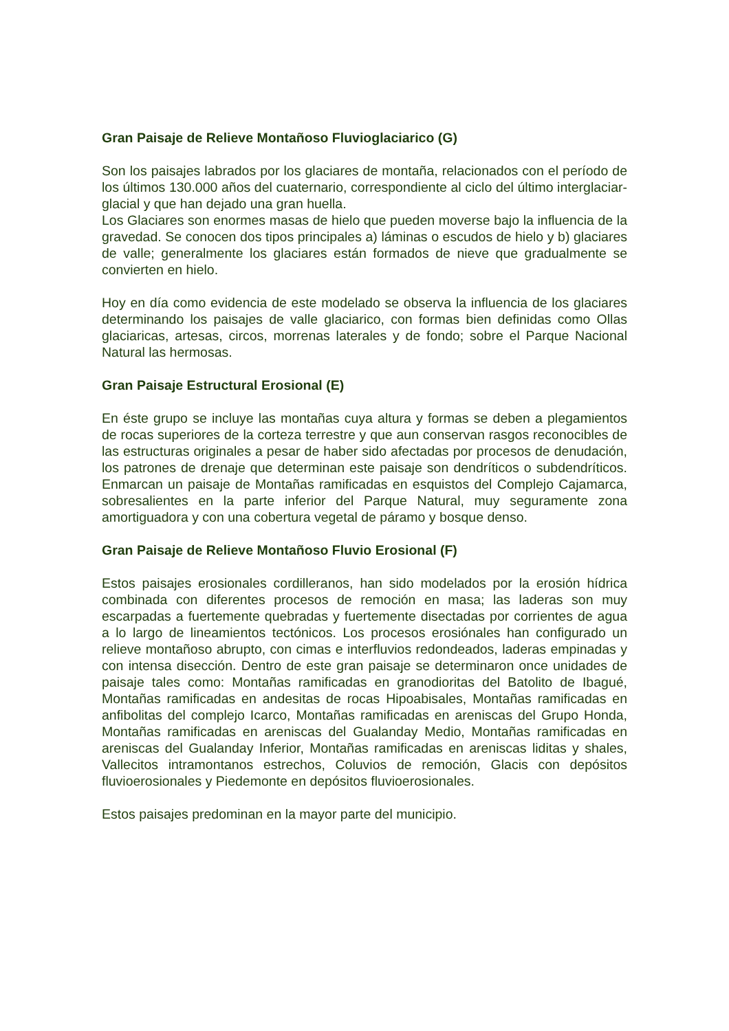Gran Paisaje de Relieve Montañoso Fluvioglaciarico (G)
Son los paisajes labrados por los glaciares de montaña, relacionados con el período de los últimos 130.000 años del cuaternario, correspondiente al ciclo del último interglaciar-glacial y que han dejado una gran huella.
Los Glaciares son enormes masas de hielo que pueden moverse bajo la influencia de la gravedad. Se conocen dos tipos principales a) láminas o escudos de hielo y b) glaciares de valle; generalmente los glaciares están formados de nieve que gradualmente se convierten en hielo.
Hoy en día como evidencia de este modelado se observa la influencia de los glaciares determinando los paisajes de valle glaciarico, con formas bien definidas como Ollas glaciaricas, artesas, circos, morrenas laterales y de fondo; sobre el Parque Nacional Natural las hermosas.
Gran Paisaje Estructural Erosional (E)
En éste grupo se incluye las montañas cuya altura y formas se deben a plegamientos de rocas superiores de la corteza terrestre y que aun conservan rasgos reconocibles de las estructuras originales a pesar de haber sido afectadas por procesos de denudación, los patrones de drenaje que determinan este paisaje son dendríticos o subdendríticos. Enmarcan un paisaje de Montañas ramificadas en esquistos del Complejo Cajamarca, sobresalientes en la parte inferior del Parque Natural, muy seguramente zona amortiguadora y con una cobertura vegetal de páramo y bosque denso.
Gran Paisaje de Relieve Montañoso Fluvio Erosional (F)
Estos paisajes erosionales cordilleranos, han sido modelados por la erosión hídrica combinada con diferentes procesos de remoción en masa; las laderas son muy escarpadas a fuertemente quebradas y fuertemente disectadas por corrientes de agua a lo largo de lineamientos tectónicos. Los procesos erosiónales han configurado un relieve montañoso abrupto, con cimas e interfluvios redondeados, laderas empinadas y con intensa disección. Dentro de este gran paisaje se determinaron once unidades de paisaje tales como: Montañas ramificadas en granodioritas del Batolito de Ibagué, Montañas ramificadas en andesitas de rocas Hipoabisales, Montañas ramificadas en anfibolitas del complejo Icarco, Montañas ramificadas en areniscas del Grupo Honda, Montañas ramificadas en areniscas del Gualanday Medio, Montañas ramificadas en areniscas del Gualanday Inferior, Montañas ramificadas en areniscas liditas y shales, Vallecitos intramontanos estrechos, Coluvios de remoción, Glacis con depósitos fluvioerosionales y Piedemonte en depósitos fluvioerosionales.
Estos paisajes predominan en la mayor parte del municipio.